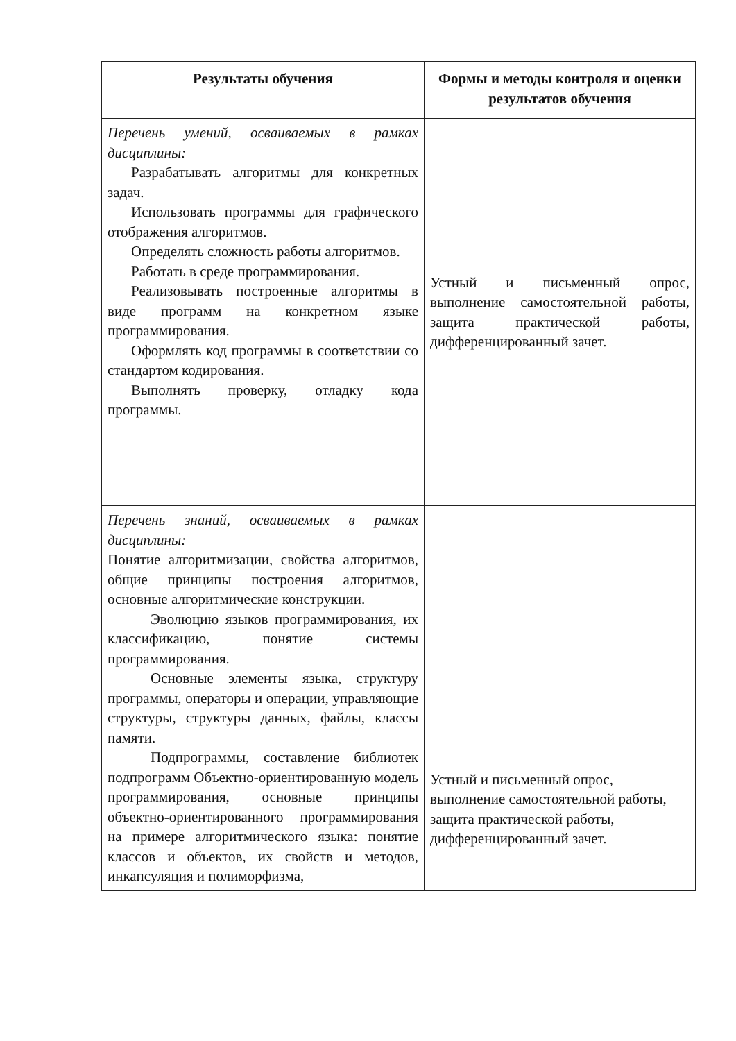| Результаты обучения | Формы и методы контроля и оценки результатов обучения |
| --- | --- |
| Перечень умений, осваиваемых в рамках дисциплины: Разрабатывать алгоритмы для конкретных задач. Использовать программы для графического отображения алгоритмов. Определять сложность работы алгоритмов. Работать в среде программирования. Реализовывать построенные алгоритмы в виде программ на конкретном языке программирования. Оформлять код программы в соответствии со стандартом кодирования. Выполнять проверку, отладку кода программы. | Устный и письменный опрос, выполнение самостоятельной работы, защита практической работы, дифференцированный зачет. |
| Перечень знаний, осваиваемых в рамках дисциплины: Понятие алгоритмизации, свойства алгоритмов, общие принципы построения алгоритмов, основные алгоритмические конструкции. Эволюцию языков программирования, их классификацию, понятие системы программирования. Основные элементы языка, структуру программы, операторы и операции, управляющие структуры, структуры данных, файлы, классы памяти. Подпрограммы, составление библиотек подпрограмм Объектно-ориентированную модель программирования, основные принципы объектно-ориентированного программирования на примере алгоритмического языка: понятие классов и объектов, их свойств и методов, инкапсуляция и полиморфизма, | Устный и письменный опрос, выполнение самостоятельной работы, защита практической работы, дифференцированный зачет. |